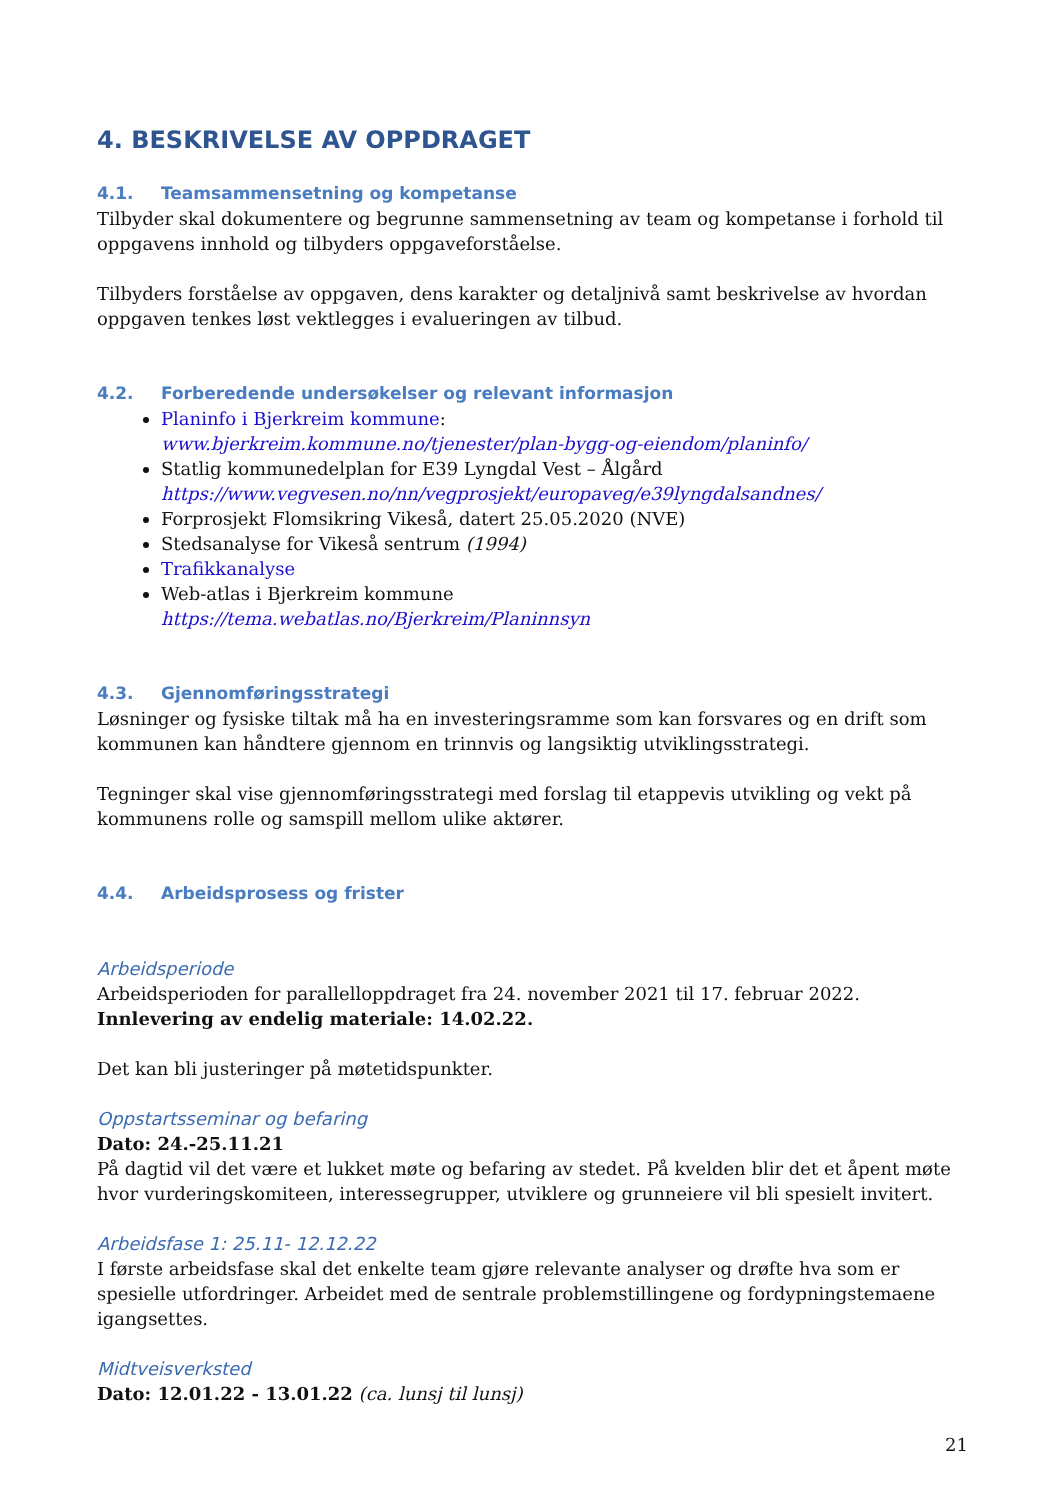4. BESKRIVELSE AV OPPDRAGET
4.1. Teamsammensetning og kompetanse
Tilbyder skal dokumentere og begrunne sammensetning av team og kompetanse i forhold til oppgavens innhold og tilbyders oppgaveforståelse.
Tilbyders forståelse av oppgaven, dens karakter og detaljnivå samt beskrivelse av hvordan oppgaven tenkes løst vektlegges i evalueringen av tilbud.
4.2. Forberedende undersøkelser og relevant informasjon
Planinfo i Bjerkreim kommune:
www.bjerkreim.kommune.no/tjenester/plan-bygg-og-eiendom/planinfo/
Statlig kommunedelplan for E39 Lyngdal Vest – Ålgård
https://www.vegvesen.no/nn/vegprosjekt/europaveg/e39lyngdalsandnes/
Forprosjekt Flomsikring Vikeså, datert 25.05.2020 (NVE)
Stedsanalyse for Vikeså sentrum (1994)
Trafikkanalyse
Web-atlas i Bjerkreim kommune
https://tema.webatlas.no/Bjerkreim/Planinnsyn
4.3. Gjennomføringsstrategi
Løsninger og fysiske tiltak må ha en investeringsramme som kan forsvares og en drift som kommunen kan håndtere gjennom en trinnvis og langsiktig utviklingsstrategi.
Tegninger skal vise gjennomføringsstrategi med forslag til etappevis utvikling og vekt på kommunens rolle og samspill mellom ulike aktører.
4.4. Arbeidsprosess og frister
Arbeidsperiode
Arbeidsperioden for parallelloppdraget fra 24. november 2021 til 17. februar 2022.
Innlevering av endelig materiale: 14.02.22.
Det kan bli justeringer på møtetidspunkter.
Oppstartsseminar og befaring
Dato: 24.-25.11.21
På dagtid vil det være et lukket møte og befaring av stedet. På kvelden blir det et åpent møte hvor vurderingskomiteen, interessegrupper, utviklere og grunneiere vil bli spesielt invitert.
Arbeidsfase 1: 25.11- 12.12.22
I første arbeidsfase skal det enkelte team gjøre relevante analyser og drøfte hva som er spesielle utfordringer. Arbeidet med de sentrale problemstillingene og fordypningstemaene igangsettes.
Midtveisverksted
Dato: 12.01.22 - 13.01.22 (ca. lunsj til lunsj)
21